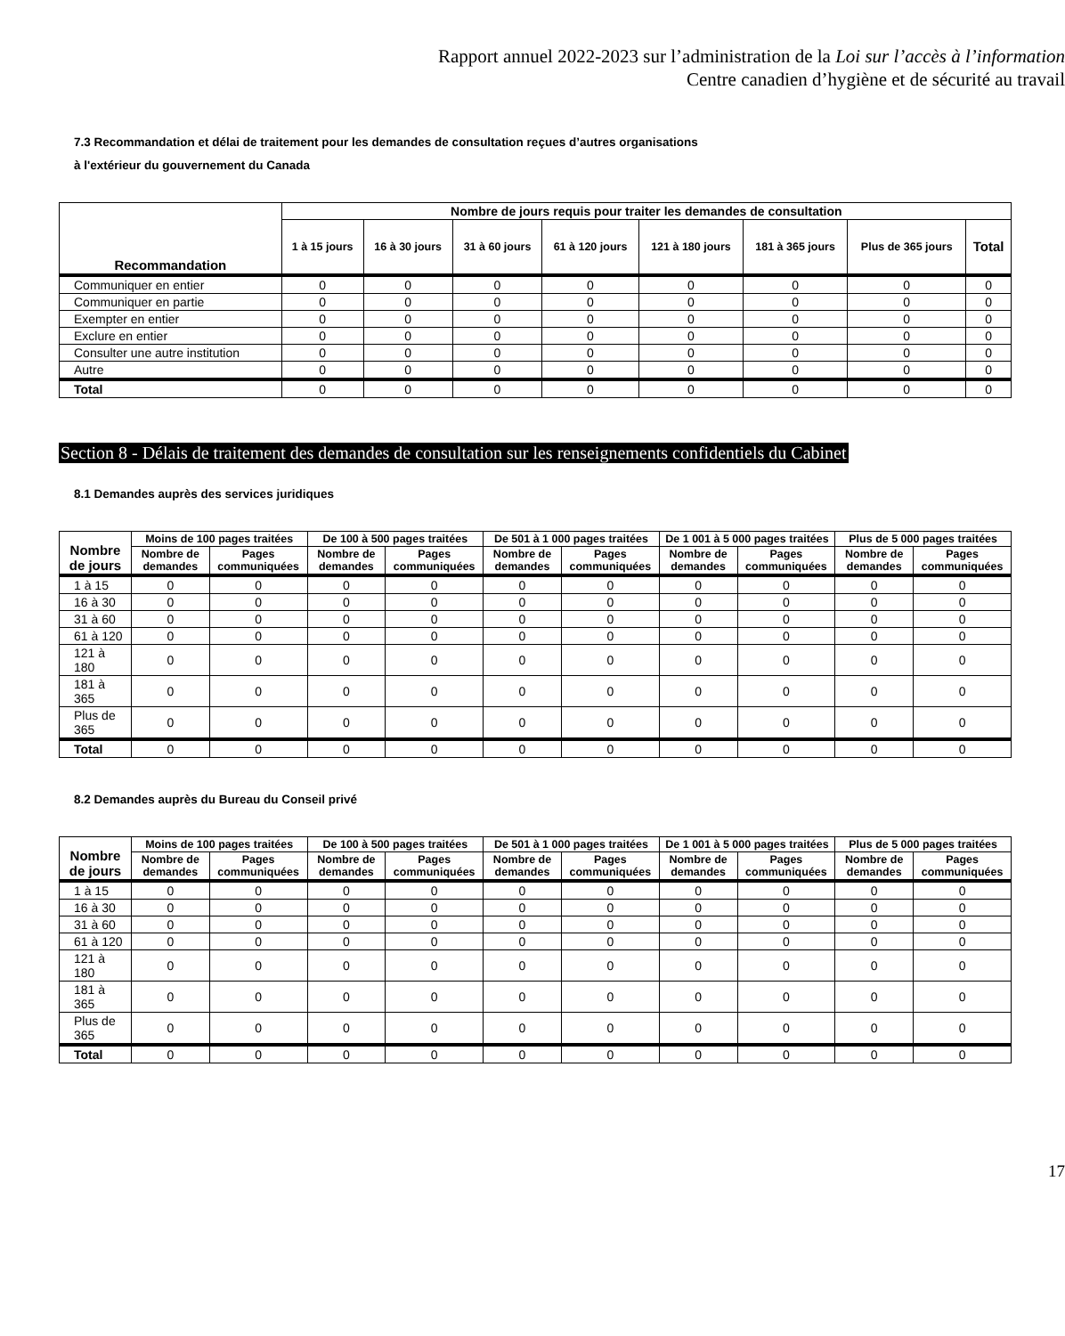Rapport annuel 2022-2023 sur l’administration de la Loi sur l’accès à l’information
Centre canadien d’hygiène et de sécurité au travail
7.3 Recommandation et délai de traitement pour les demandes de consultation reçues d’autres organisations
à l'extérieur du gouvernement du Canada
| Recommandation | Nombre de jours requis pour traiter les demandes de consultation | | | | | | | |
| --- | --- | --- | --- | --- | --- | --- | --- | --- |
| | 1 à 15 jours | 16 à 30 jours | 31 à 60 jours | 61 à 120 jours | 121 à 180 jours | 181 à 365 jours | Plus de 365 jours | Total |
| Communiquer en entier | 0 | 0 | 0 | 0 | 0 | 0 | 0 | 0 |
| Communiquer en partie | 0 | 0 | 0 | 0 | 0 | 0 | 0 | 0 |
| Exempter en entier | 0 | 0 | 0 | 0 | 0 | 0 | 0 | 0 |
| Exclure en entier | 0 | 0 | 0 | 0 | 0 | 0 | 0 | 0 |
| Consulter une autre institution | 0 | 0 | 0 | 0 | 0 | 0 | 0 | 0 |
| Autre | 0 | 0 | 0 | 0 | 0 | 0 | 0 | 0 |
| Total | 0 | 0 | 0 | 0 | 0 | 0 | 0 | 0 |
Section 8 - Délais de traitement des demandes de consultation sur les renseignements confidentiels du Cabinet
8.1 Demandes auprès des services juridiques
| Nombre de jours | Moins de 100 pages traitées | | De 100 à 500 pages traitées | | De 501 à 1 000 pages traitées | | De 1 001 à 5 000 pages traitées | | Plus de 5 000 pages traitées | |
| --- | --- | --- | --- | --- | --- | --- | --- | --- | --- | --- |
| | Nombre de demandes | Pages communiquées | Nombre de demandes | Pages communiquées | Nombre de demandes | Pages communiquées | Nombre de demandes | Pages communiquées | Nombre de demandes | Pages communiquées |
| 1 à 15 | 0 | 0 | 0 | 0 | 0 | 0 | 0 | 0 | 0 | 0 |
| 16 à 30 | 0 | 0 | 0 | 0 | 0 | 0 | 0 | 0 | 0 | 0 |
| 31 à 60 | 0 | 0 | 0 | 0 | 0 | 0 | 0 | 0 | 0 | 0 |
| 61 à 120 | 0 | 0 | 0 | 0 | 0 | 0 | 0 | 0 | 0 | 0 |
| 121 à 180 | 0 | 0 | 0 | 0 | 0 | 0 | 0 | 0 | 0 | 0 |
| 181 à 365 | 0 | 0 | 0 | 0 | 0 | 0 | 0 | 0 | 0 | 0 |
| Plus de 365 | 0 | 0 | 0 | 0 | 0 | 0 | 0 | 0 | 0 | 0 |
| Total | 0 | 0 | 0 | 0 | 0 | 0 | 0 | 0 | 0 | 0 |
8.2 Demandes auprès du Bureau du Conseil privé
| Nombre de jours | Moins de 100 pages traitées | | De 100 à 500 pages traitées | | De 501 à 1 000 pages traitées | | De 1 001 à 5 000 pages traitées | | Plus de 5 000 pages traitées | |
| --- | --- | --- | --- | --- | --- | --- | --- | --- | --- | --- |
| | Nombre de demandes | Pages communiquées | Nombre de demandes | Pages communiquées | Nombre de demandes | Pages communiquées | Nombre de demandes | Pages communiquées | Nombre de demandes | Pages communiquées |
| 1 à 15 | 0 | 0 | 0 | 0 | 0 | 0 | 0 | 0 | 0 | 0 |
| 16 à 30 | 0 | 0 | 0 | 0 | 0 | 0 | 0 | 0 | 0 | 0 |
| 31 à 60 | 0 | 0 | 0 | 0 | 0 | 0 | 0 | 0 | 0 | 0 |
| 61 à 120 | 0 | 0 | 0 | 0 | 0 | 0 | 0 | 0 | 0 | 0 |
| 121 à 180 | 0 | 0 | 0 | 0 | 0 | 0 | 0 | 0 | 0 | 0 |
| 181 à 365 | 0 | 0 | 0 | 0 | 0 | 0 | 0 | 0 | 0 | 0 |
| Plus de 365 | 0 | 0 | 0 | 0 | 0 | 0 | 0 | 0 | 0 | 0 |
| Total | 0 | 0 | 0 | 0 | 0 | 0 | 0 | 0 | 0 | 0 |
17